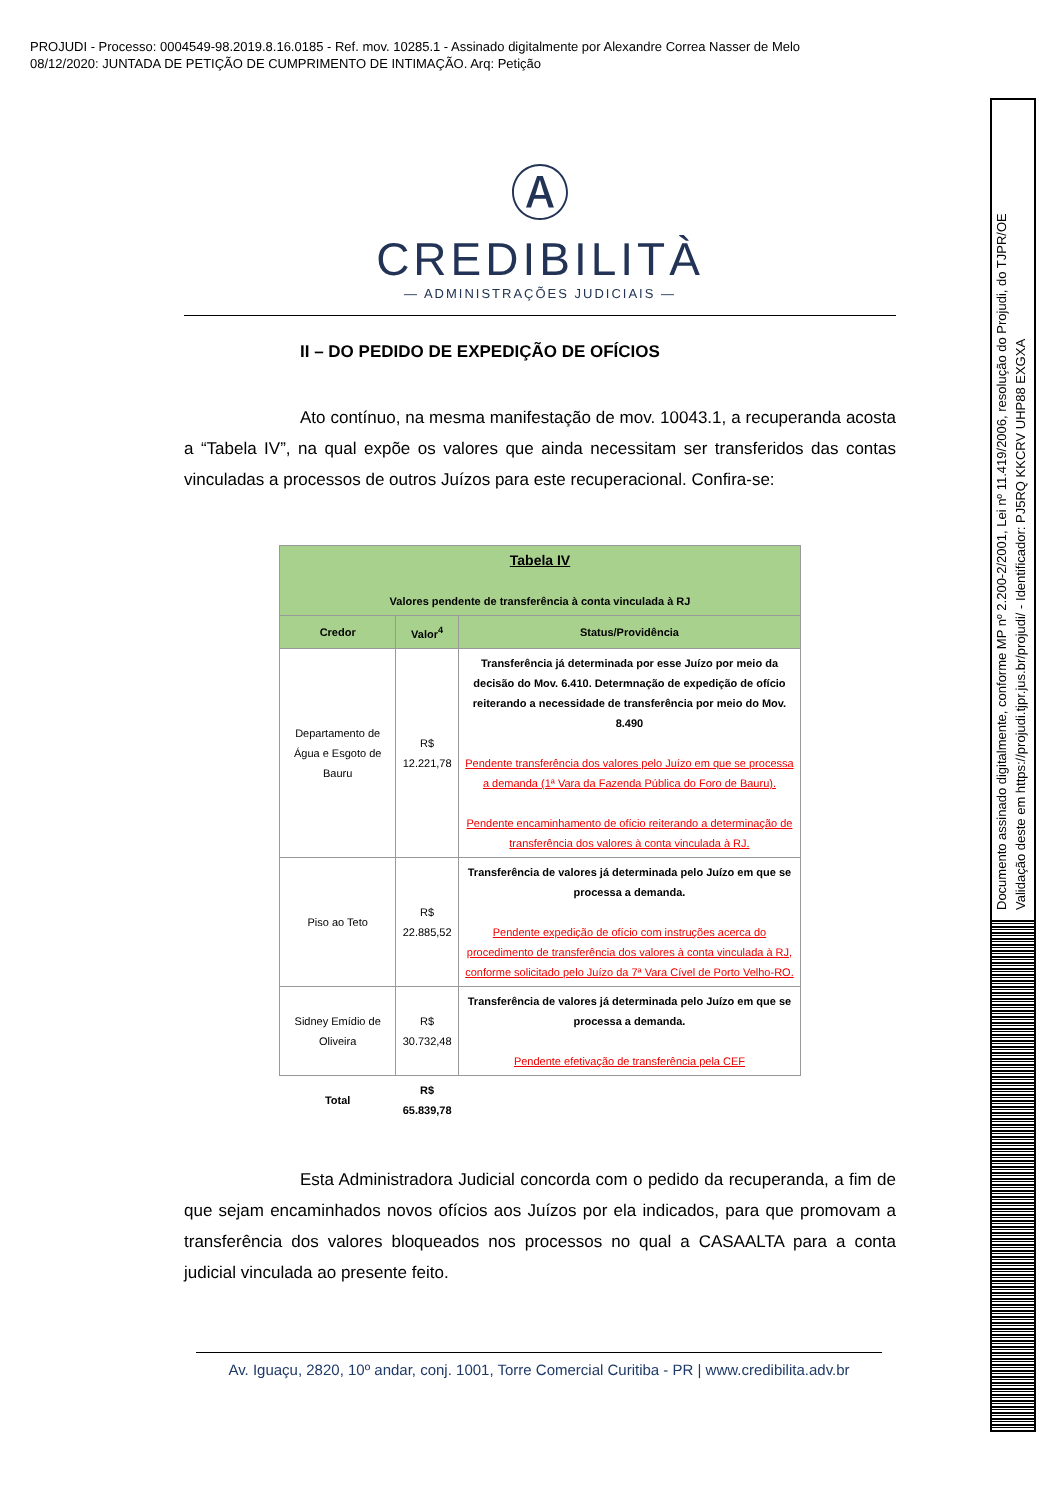PROJUDI - Processo: 0004549-98.2019.8.16.0185 - Ref. mov. 10285.1 - Assinado digitalmente por Alexandre Correa Nasser de Melo
08/12/2020: JUNTADA DE PETIÇÃO DE CUMPRIMENTO DE INTIMAÇÃO. Arq: Petição
Documento assinado digitalmente, conforme MP nº 2.200-2/2001, Lei nº 11.419/2006, resolução do Projudi, do TJPR/OE
Validação deste em https://projudi.tjpr.jus.br/projudi/ - Identificador: PJ5RQ KKCRV UHP88 EXGXA
Ⓐ
CREDIBILITÀ
— ADMINISTRAÇÕES JUDICIAIS —
II – DO PEDIDO DE EXPEDIÇÃO DE OFÍCIOS
Ato contínuo, na mesma manifestação de mov. 10043.1, a recuperanda acosta a “Tabela IV”, na qual expõe os valores que ainda necessitam ser transferidos das contas vinculadas a processos de outros Juízos para este recuperacional. Confira-se:
| Tabela IV Valores pendente de transferência à conta vinculada à RJ | | |
| --- | --- | --- |
| Credor | Valor<sup>4</sup> | Status/Providência |
| Departamento de Água e Esgoto de Bauru | R$ 12.221,78 | Transferência já determinada por esse Juízo por meio da decisão do Mov. 6.410. Determnação de expedição de ofício reiterando a necessidade de transferência por meio do Mov. 8.490 Pendente transferência dos valores pelo Juízo em que se processa a demanda (1ª Vara da Fazenda Pública do Foro de Bauru). Pendente encaminhamento de ofício reiterando a determinação de transferência dos valores à conta vinculada à RJ. |
| Piso ao Teto | R$ 22.885,52 | Transferência de valores já determinada pelo Juízo em que se processa a demanda. Pendente expedição de ofício com instruções acerca do procedimento de transferência dos valores à conta vinculada à RJ, conforme solicitado pelo Juízo da 7ª Vara Cível de Porto Velho-RO. |
| Sidney Emídio de Oliveira | R$ 30.732,48 | Transferência de valores já determinada pelo Juízo em que se processa a demanda. Pendente efetivação de transferência pela CEF |
| Total | R$ 65.839,78 | |
Esta Administradora Judicial concorda com o pedido da recuperanda, a fim de que sejam encaminhados novos ofícios aos Juízos por ela indicados, para que promovam a transferência dos valores bloqueados nos processos no qual a CASAALTA para a conta judicial vinculada ao presente feito.
Av. Iguaçu, 2820, 10º andar, conj. 1001, Torre Comercial Curitiba - PR | www.credibilita.adv.br